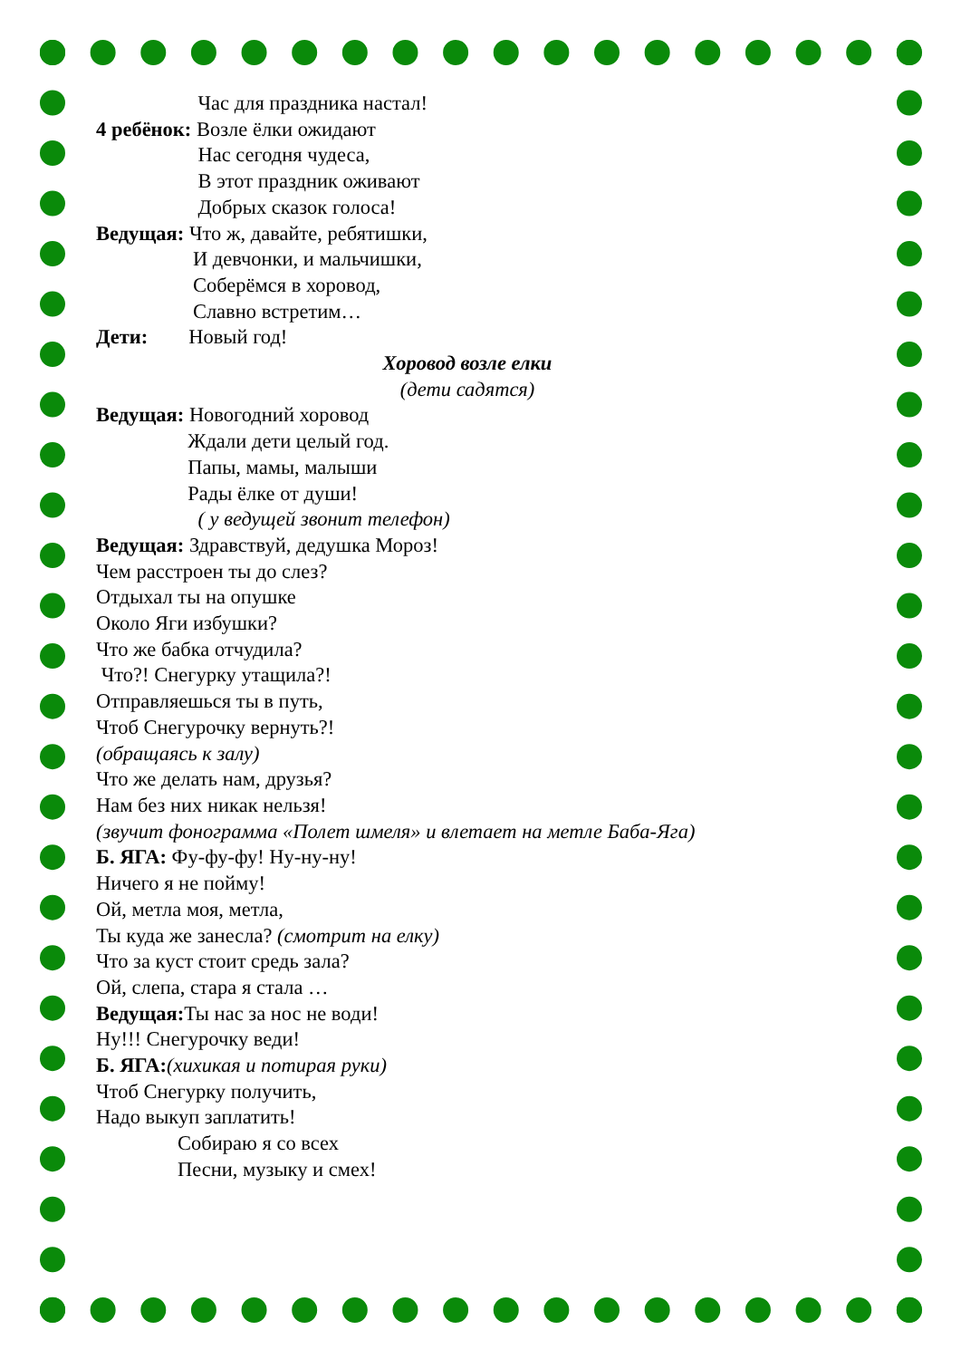Час для праздника настал!
4 ребёнок: Возле ёлки ожидают
Нас сегодня чудеса,
В этот праздник оживают
Добрых сказок голоса!
Ведущая: Что ж, давайте, ребятишки,
И девчонки, и мальчишки,
Соберёмся в хоровод,
Славно встретим…
Дети: Новый год!
Хоровод возле елки
(дети садятся)
Ведущая: Новогодний хоровод
Ждали дети целый год.
Папы, мамы, малыши
Рады ёлке от души!
( у ведущей звонит телефон)
Ведущая: Здравствуй, дедушка Мороз!
Чем расстроен ты до слез?
Отдыхал ты на опушке
Около Яги избушки?
Что же бабка отчудила?
Что?! Снегурку утащила?!
Отправляешься ты в путь,
Чтоб Снегурочку вернуть?!
(обращаясь к залу)
Что же делать нам, друзья?
Нам без них никак нельзя!
(звучит фонограмма «Полет шмеля» и влетает на метле Баба-Яга)
Б. ЯГА: Фу-фу-фу! Ну-ну-ну!
Ничего я не пойму!
Ой, метла моя, метла,
Ты куда же занесла? (смотрит на елку)
Что за куст стоит средь зала?
Ой, слепа, стара я стала …
Ведущая: Ты нас за нос не води!
Ну!!! Снегурочку веди!
Б. ЯГА:(хихикая и потирая руки)
Чтоб Снегурку получить,
Надо выкуп заплатить!
Собираю я со всех
Песни, музыку и смех!